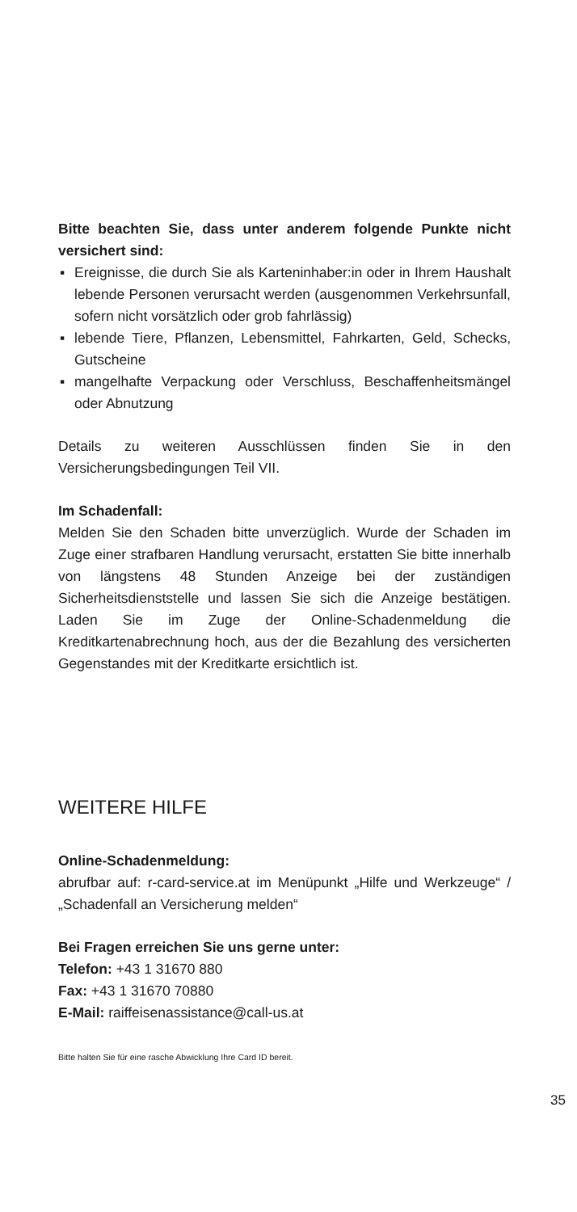Bitte beachten Sie, dass unter anderem folgende Punkte nicht versichert sind:
▪ Ereignisse, die durch Sie als Karteninhaber:in oder in Ihrem Haushalt lebende Personen verursacht werden (ausgenommen Verkehrsunfall, sofern nicht vorsätzlich oder grob fahrlässig)
▪ lebende Tiere, Pflanzen, Lebensmittel, Fahrkarten, Geld, Schecks, Gutscheine
▪ mangelhafte Verpackung oder Verschluss, Beschaffenheitsmängel oder Abnutzung
Details zu weiteren Ausschlüssen finden Sie in den Versicherungsbedingungen Teil VII.
Im Schadenfall:
Melden Sie den Schaden bitte unverzüglich. Wurde der Schaden im Zuge einer strafbaren Handlung verursacht, erstatten Sie bitte innerhalb von längstens 48 Stunden Anzeige bei der zuständigen Sicherheitsdienststelle und lassen Sie sich die Anzeige bestätigen. Laden Sie im Zuge der Online-Schadenmeldung die Kreditkartenabrechnung hoch, aus der die Bezahlung des versicherten Gegenstandes mit der Kreditkarte ersichtlich ist.
WEITERE HILFE
Online-Schadenmeldung:
abrufbar auf: r-card-service.at im Menüpunkt „Hilfe und Werkzeuge“ / „Schadenfall an Versicherung melden“
Bei Fragen erreichen Sie uns gerne unter:
Telefon: +43 1 31670 880
Fax: +43 1 31670 70880
E-Mail: raiffeisenassistance@call-us.at
Bitte halten Sie für eine rasche Abwicklung Ihre Card ID bereit.
35